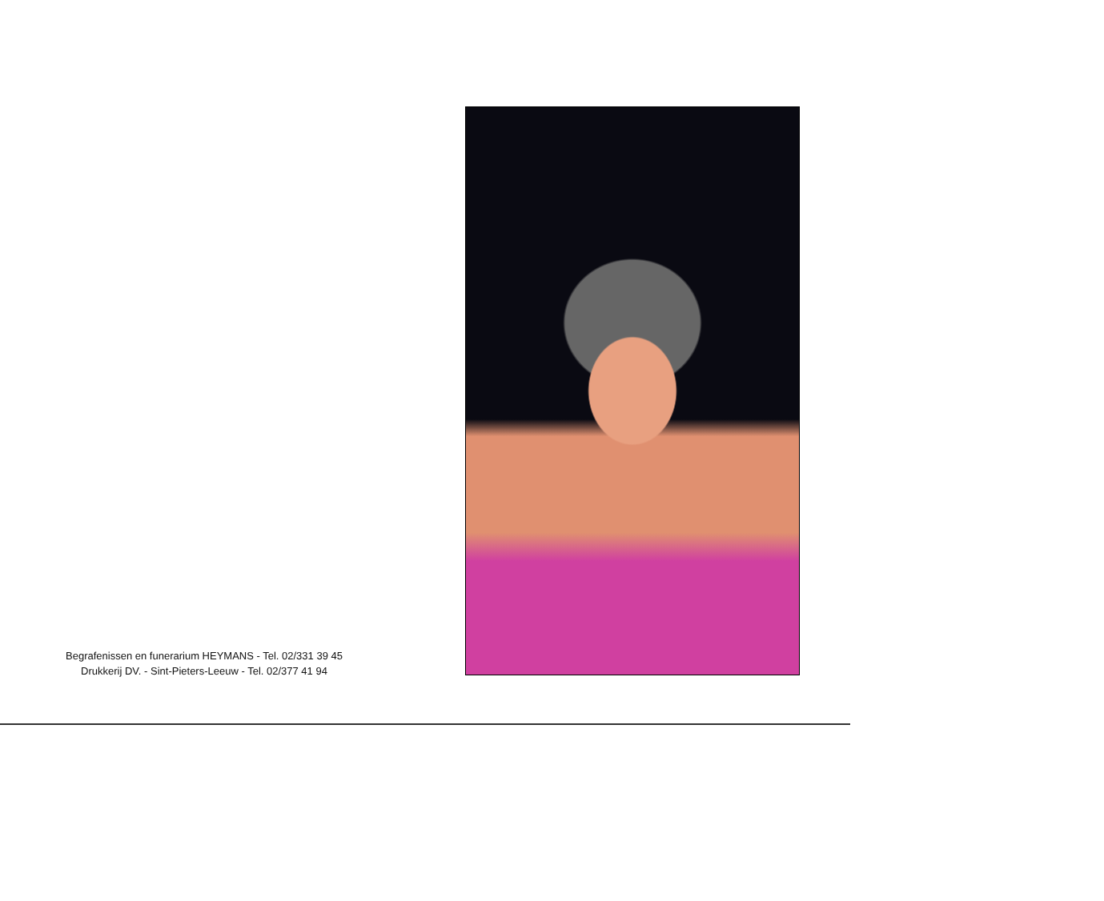Begrafenissen en funerarium HEYMANS - Tel. 02/331 39 45
Drukkerij DV. - Sint-Pieters-Leeuw - Tel. 02/377 41 94